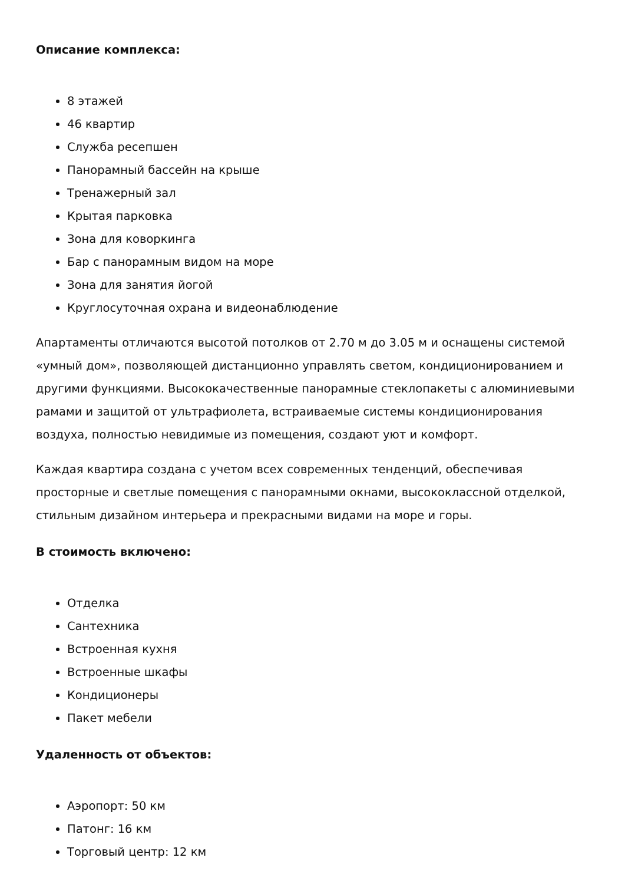Описание комплекса:
8 этажей
46 квартир
Служба ресепшен
Панорамный бассейн на крыше
Тренажерный зал
Крытая парковка
Зона для коворкинга
Бар с панорамным видом на море
Зона для занятия йогой
Круглосуточная охрана и видеонаблюдение
Апартаменты отличаются высотой потолков от 2.70 м до 3.05 м и оснащены системой «умный дом», позволяющей дистанционно управлять светом, кондиционированием и другими функциями. Высококачественные панорамные стеклопакеты с алюминиевыми рамами и защитой от ультрафиолета, встраиваемые системы кондиционирования воздуха, полностью невидимые из помещения, создают уют и комфорт.
Каждая квартира создана с учетом всех современных тенденций, обеспечивая просторные и светлые помещения с панорамными окнами, высококлассной отделкой, стильным дизайном интерьера и прекрасными видами на море и горы.
В стоимость включено:
Отделка
Сантехника
Встроенная кухня
Встроенные шкафы
Кондиционеры
Пакет мебели
Удаленность от объектов:
Аэропорт: 50 км
Патонг: 16 км
Торговый центр: 12 км